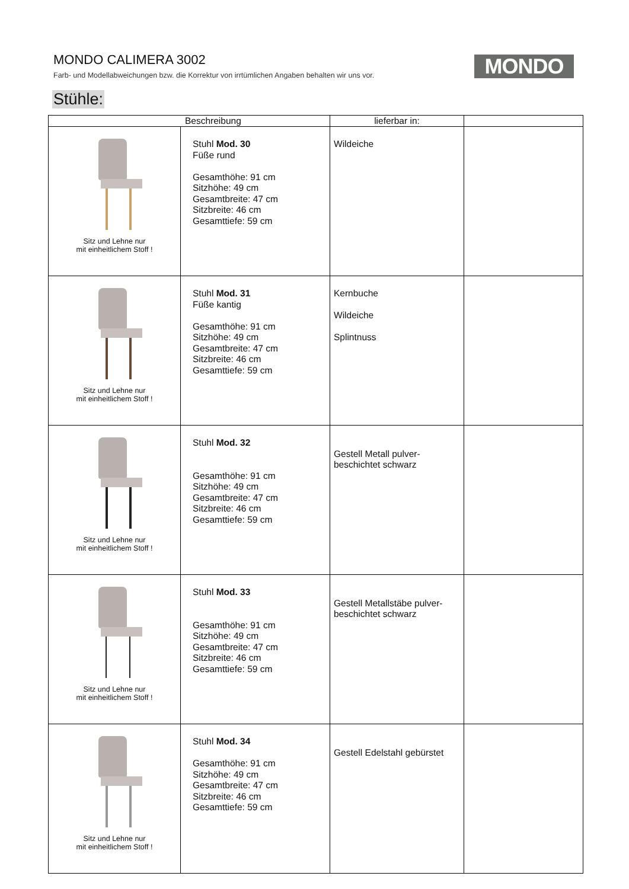MONDO CALIMERA 3002
Farb- und Modellabweichungen bzw. die Korrektur von irrtümlichen Angaben behalten wir uns vor.
MONDO
Stühle:
| Beschreibung | | lieferbar in: | |
| --- | --- | --- | --- |
| Sitz und Lehne nur mit einheitlichem Stoff ! | Stuhl Mod. 30 Füße rund Gesamthöhe: 91 cm Sitzhöhe: 49 cm Gesamtbreite: 47 cm Sitzbreite: 46 cm Gesamttiefe: 59 cm | Wildeiche | |
| Sitz und Lehne nur mit einheitlichem Stoff ! | Stuhl Mod. 31 Füße kantig Gesamthöhe: 91 cm Sitzhöhe: 49 cm Gesamtbreite: 47 cm Sitzbreite: 46 cm Gesamttiefe: 59 cm | Kernbuche Wildeiche Splintnuss | |
| Sitz und Lehne nur mit einheitlichem Stoff ! | Stuhl Mod. 32 Gesamthöhe: 91 cm Sitzhöhe: 49 cm Gesamtbreite: 47 cm Sitzbreite: 46 cm Gesamttiefe: 59 cm | Gestell Metall pulver- beschichtet schwarz | |
| Sitz und Lehne nur mit einheitlichem Stoff ! | Stuhl Mod. 33 Gesamthöhe: 91 cm Sitzhöhe: 49 cm Gesamtbreite: 47 cm Sitzbreite: 46 cm Gesamttiefe: 59 cm | Gestell Metallstäbe pulver- beschichtet schwarz | |
| Sitz und Lehne nur mit einheitlichem Stoff ! | Stuhl Mod. 34 Gesamthöhe: 91 cm Sitzhöhe: 49 cm Gesamtbreite: 47 cm Sitzbreite: 46 cm Gesamttiefe: 59 cm | Gestell Edelstahl gebürstet | |